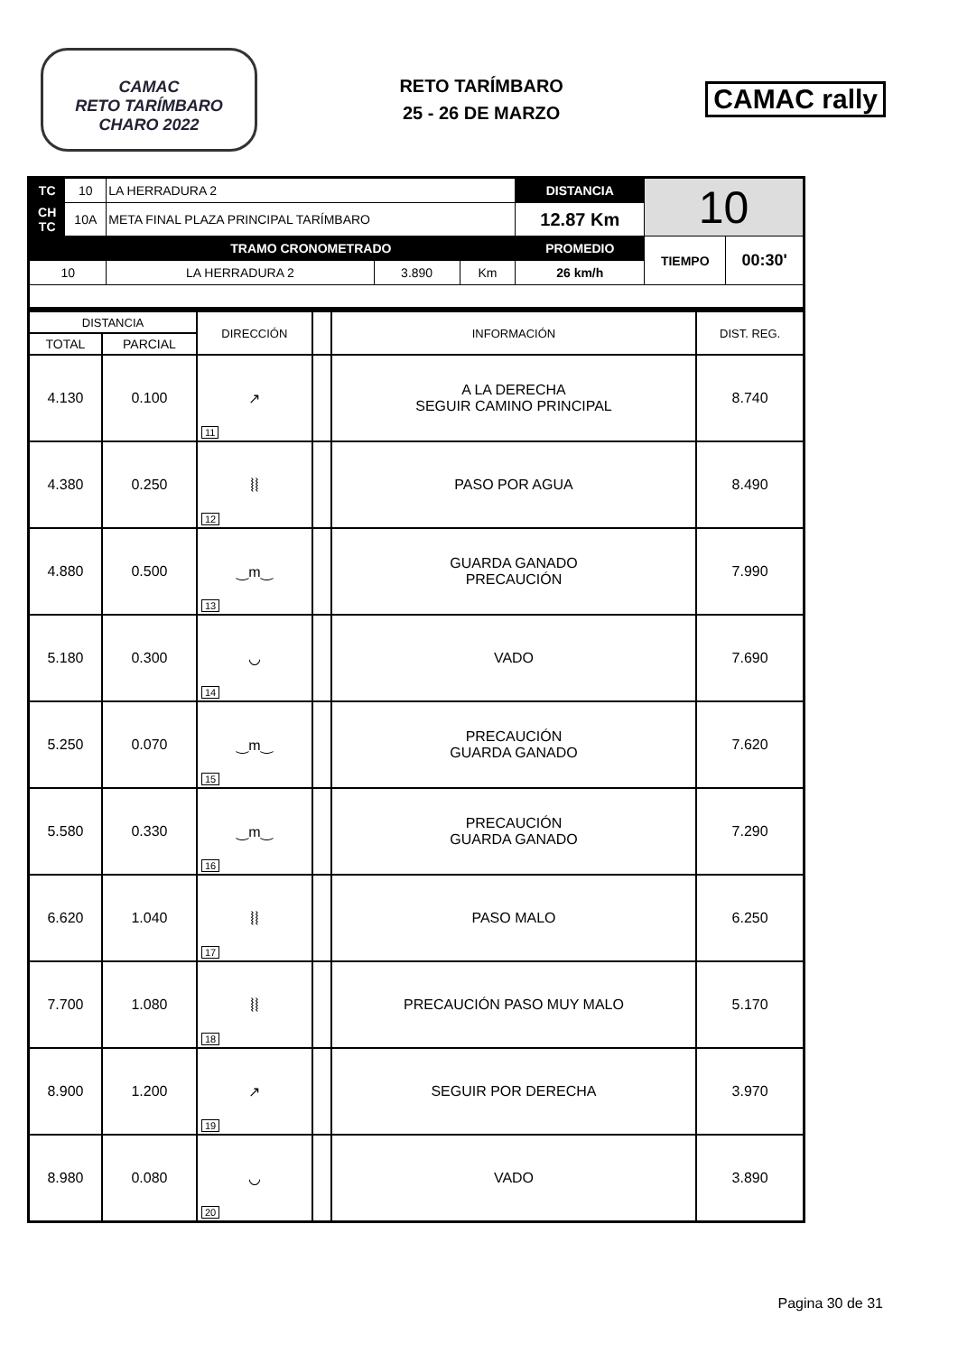CAMAC
RETO TARÍMBARO
CHARO 2022
RETO TARÍMBARO
25 - 26 DE MARZO
CAMAC rally
| TC | 10 | LA HERRADURA 2 | | | DISTANCIA | 10 | |
| CH TC | 10A | META FINAL PLAZA PRINCIPAL TARÍMBARO | | | 12.87 Km | | |
| | | TRAMO CRONOMETRADO | | | PROMEDIO | TIEMPO | 00:30' |
| 10 | | LA HERRADURA 2 | 3.890 | Km | 26 km/h | | |
| DISTANCIA | | DIRECCIÓN | | INFORMACIÓN | DIST. REG. |
| TOTAL | PARCIAL | | | | |
| 4.130 | 0.100 | ↗ 11 | | A LA DERECHA SEGUIR CAMINO PRINCIPAL | 8.740 |
| 4.380 | 0.250 | ⦚⦚ 12 | | PASO POR AGUA | 8.490 |
| 4.880 | 0.500 | ‿m‿ 13 | | GUARDA GANADO PRECAUCIÓN | 7.990 |
| 5.180 | 0.300 | ◡ 14 | | VADO | 7.690 |
| 5.250 | 0.070 | ‿m‿ 15 | | PRECAUCIÓN GUARDA GANADO | 7.620 |
| 5.580 | 0.330 | ‿m‿ 16 | | PRECAUCIÓN GUARDA GANADO | 7.290 |
| 6.620 | 1.040 | ⦚⦚ 17 | | PASO MALO | 6.250 |
| 7.700 | 1.080 | ⦚⦚ 18 | | PRECAUCIÓN PASO MUY MALO | 5.170 |
| 8.900 | 1.200 | ↗ 19 | | SEGUIR POR DERECHA | 3.970 |
| 8.980 | 0.080 | ◡ 20 | | VADO | 3.890 |
Pagina 30 de 31